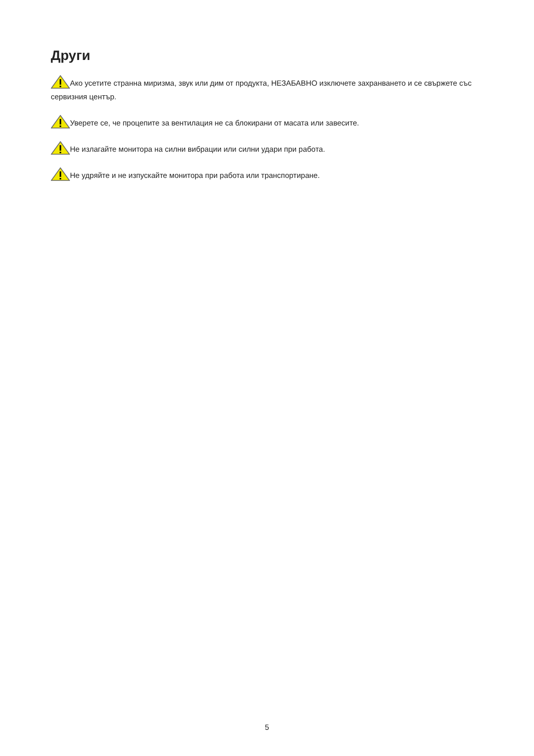Други
Ако усетите странна миризма, звук или дим от продукта, НЕЗАБАВНО изключете захранването и се свържете със сервизния център.
Уверете се, че процепите за вентилация не са блокирани от масата или завесите.
Не излагайте монитора на силни вибрации или силни удари при работа.
Не удряйте и не изпускайте монитора при работа или транспортиране.
5